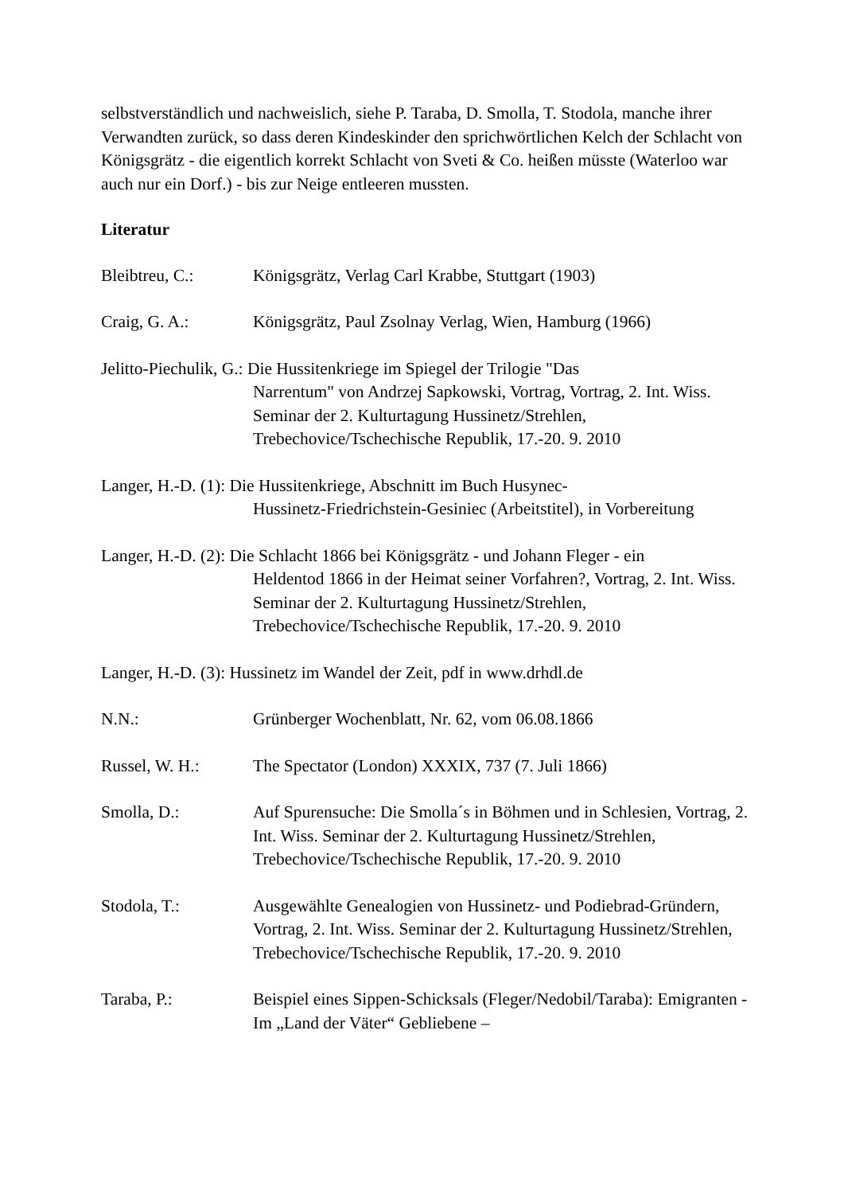selbstverständlich und nachweislich, siehe P. Taraba, D. Smolla, T. Stodola, manche ihrer Verwandten zurück, so dass deren Kindeskinder den sprichwörtlichen Kelch der Schlacht von Königsgrätz - die eigentlich korrekt Schlacht von Sveti & Co. heißen müsste (Waterloo war auch nur ein Dorf.) - bis zur Neige entleeren mussten.
Literatur
Bleibtreu, C.: Königsgrätz, Verlag Carl Krabbe, Stuttgart (1903)
Craig, G. A.: Königsgrätz, Paul Zsolnay Verlag, Wien, Hamburg (1966)
Jelitto-Piechulik, G.: Die Hussitenkriege im Spiegel der Trilogie "Das
Narrentum" von Andrzej Sapkowski, Vortrag, Vortrag, 2. Int. Wiss. Seminar der 2. Kulturtagung Hussinetz/Strehlen, Trebechovice/Tschechische Republik, 17.-20. 9. 2010
Langer, H.-D. (1): Die Hussitenkriege, Abschnitt im Buch Husynec-
Hussinetz-Friedrichstein-Gesiniec (Arbeitstitel), in Vorbereitung
Langer, H.-D. (2): Die Schlacht 1866 bei Königsgrätz - und Johann Fleger - ein
Heldentod 1866 in der Heimat seiner Vorfahren?, Vortrag, 2. Int. Wiss. Seminar der 2. Kulturtagung Hussinetz/Strehlen, Trebechovice/Tschechische Republik, 17.-20. 9. 2010
Langer, H.-D. (3): Hussinetz im Wandel der Zeit, pdf in www.drhdl.de
N.N.: Grünberger Wochenblatt, Nr. 62, vom 06.08.1866
Russel, W. H.: The Spectator (London) XXXIX, 737 (7. Juli 1866)
Smolla, D.: Auf Spurensuche: Die Smolla´s in Böhmen und in Schlesien, Vortrag, 2. Int. Wiss. Seminar der 2. Kulturtagung Hussinetz/Strehlen, Trebechovice/Tschechische Republik, 17.-20. 9. 2010
Stodola, T.: Ausgewählte Genealogien von Hussinetz- und Podiebrad-Gründern, Vortrag, 2. Int. Wiss. Seminar der 2. Kulturtagung Hussinetz/Strehlen, Trebechovice/Tschechische Republik, 17.-20. 9. 2010
Taraba, P.: Beispiel eines Sippen-Schicksals (Fleger/Nedobil/Taraba): Emigranten - Im „Land der Väter“ Gebliebene –